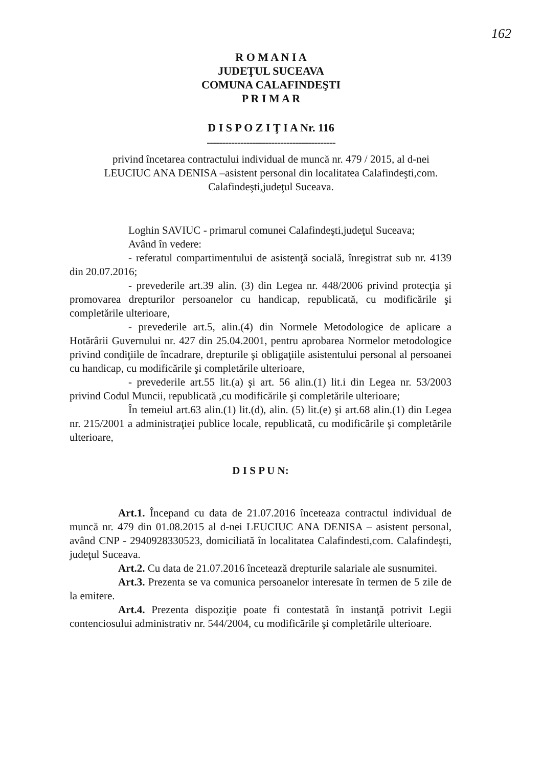162
R O M A N I A
JUDEŢUL SUCEAVA
COMUNA CALAFINDEŞTI
P R I M A R
D I S P O Z I Ţ I A Nr. 116
------------------------------------------
privind încetarea contractului individual de muncă nr. 479 / 2015, al d-nei LEUCIUC ANA DENISA –asistent personal din localitatea Calafindeşti,com. Calafindeşti,judeţul Suceava.
Loghin SAVIUC - primarul comunei Calafindeşti,judeţul Suceava;
Având în vedere:
- referatul compartimentului de asistenţă socială, înregistrat sub nr. 4139 din 20.07.2016;
- prevederile art.39 alin. (3) din Legea nr. 448/2006 privind protecţia şi promovarea drepturilor persoanelor cu handicap, republicată, cu modificările şi completările ulterioare,
- prevederile art.5, alin.(4) din Normele Metodologice de aplicare a Hotărârii Guvernului nr. 427 din 25.04.2001, pentru aprobarea Normelor metodologice privind condiţiile de încadrare, drepturile şi obligaţiile asistentului personal al persoanei cu handicap, cu modificările şi completările ulterioare,
- prevederile art.55 lit.(a) şi art. 56 alin.(1) lit.i din Legea nr. 53/2003 privind Codul Muncii, republicată ,cu modificările şi completările ulterioare;
În temeiul art.63 alin.(1) lit.(d), alin. (5) lit.(e) şi art.68 alin.(1) din Legea nr. 215/2001 a administraţiei publice locale, republicată, cu modificările şi completările ulterioare,
D I S P U N:
Art.1. Începand cu data de 21.07.2016 înceteaza contractul individual de muncă nr. 479 din 01.08.2015 al d-nei LEUCIUC ANA DENISA – asistent personal, având CNP - 2940928330523, domiciliată în localitatea Calafindesti,com. Calafindeşti, judeţul Suceava.
Art.2. Cu data de 21.07.2016 încetează drepturile salariale ale susnumitei.
Art.3. Prezenta se va comunica persoanelor interesate în termen de 5 zile de la emitere.
Art.4. Prezenta dispoziţie poate fi contestată în instanţă potrivit Legii contenciosului administrativ nr. 544/2004, cu modificările şi completările ulterioare.